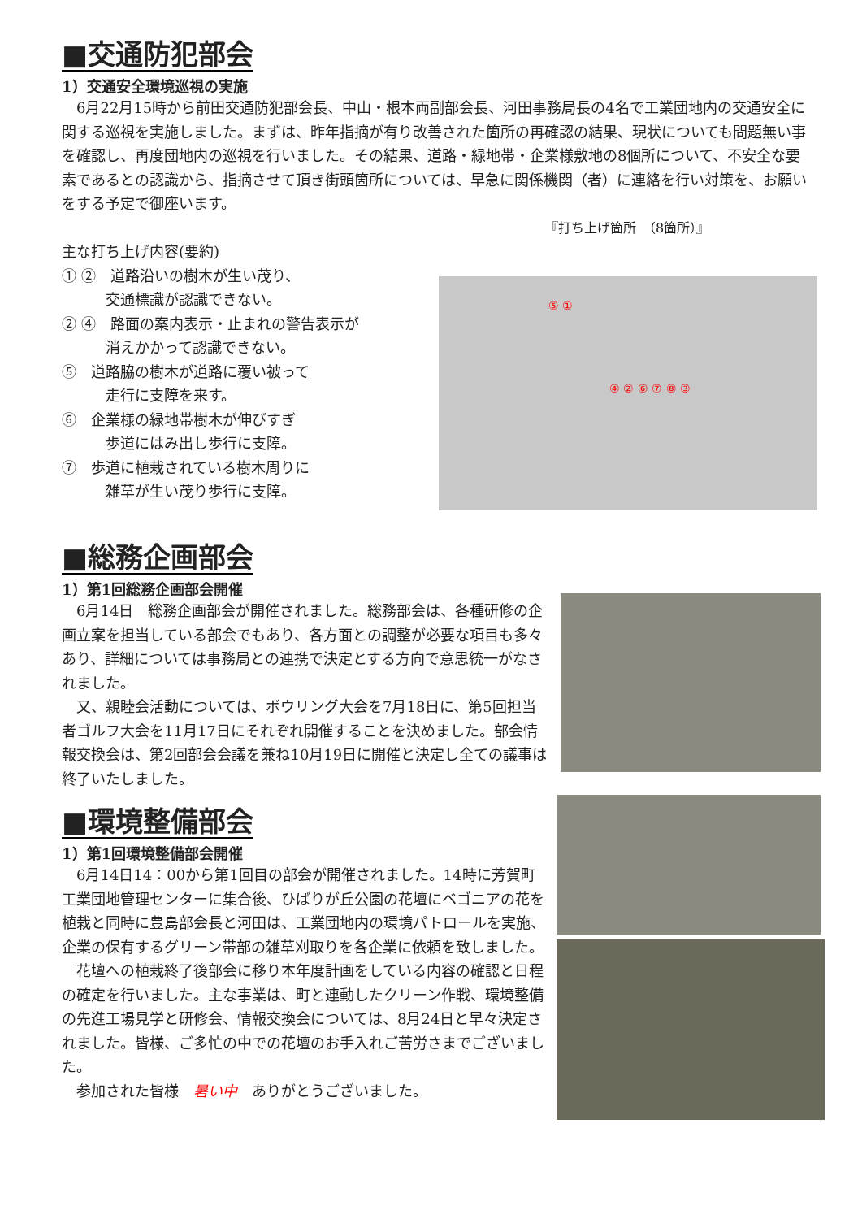■交通防犯部会
1）交通安全環境巡視の実施
　6月22月15時から前田交通防犯部会長、中山・根本両副部会長、河田事務局長の4名で工業団地内の交通安全に関する巡視を実施しました。まずは、昨年指摘が有り改善された箇所の再確認の結果、現状についても問題無い事を確認し、再度団地内の巡視を行いました。その結果、道路・緑地帯・企業様敷地の8個所について、不安全な要素であるとの認識から、指摘させて頂き街頭箇所については、早急に関係機関（者）に連絡を行い対策を、お願いをする予定で御座います。
『打ち上げ箇所　（8箇所）』
主な打ち上げ内容(要約)
① ②　道路沿いの樹木が生い茂り、
　　　交通標識が認識できない。
② ④　路面の案内表示・止まれの警告表示が
　　　消えかかって認識できない。
⑤　道路脇の樹木が道路に覆い被って
　　　走行に支障を来す。
⑥　企業様の緑地帯樹木が伸びすぎ
　　　歩道にはみ出し歩行に支障。
⑦　歩道に植栽されている樹木周りに
　　　雑草が生い茂り歩行に支障。
⑤ ①
④ ② ⑥ ⑦ ⑧ ③
■総務企画部会
1）第1回総務企画部会開催
　6月14日　総務企画部会が開催されました。総務部会は、各種研修の企画立案を担当している部会でもあり、各方面との調整が必要な項目も多々あり、詳細については事務局との連携で決定とする方向で意思統一がなされました。
　又、親睦会活動については、ボウリング大会を7月18日に、第5回担当者ゴルフ大会を11月17日にそれぞれ開催することを決めました。部会情報交換会は、第2回部会会議を兼ね10月19日に開催と決定し全ての議事は終了いたしました。
■環境整備部会
1）第1回環境整備部会開催
　6月14日14：00から第1回目の部会が開催されました。14時に芳賀町工業団地管理センターに集合後、ひばりが丘公園の花壇にベゴニアの花を植栽と同時に豊島部会長と河田は、工業団地内の環境パトロールを実施、企業の保有するグリーン帯部の雑草刈取りを各企業に依頼を致しました。
　花壇への植栽終了後部会に移り本年度計画をしている内容の確認と日程の確定を行いました。主な事業は、町と連動したクリーン作戦、環境整備の先進工場見学と研修会、情報交換会については、8月24日と早々決定されました。皆様、ご多忙の中での花壇のお手入れご苦労さまでございました。
　参加された皆様　暑い中　ありがとうございました。